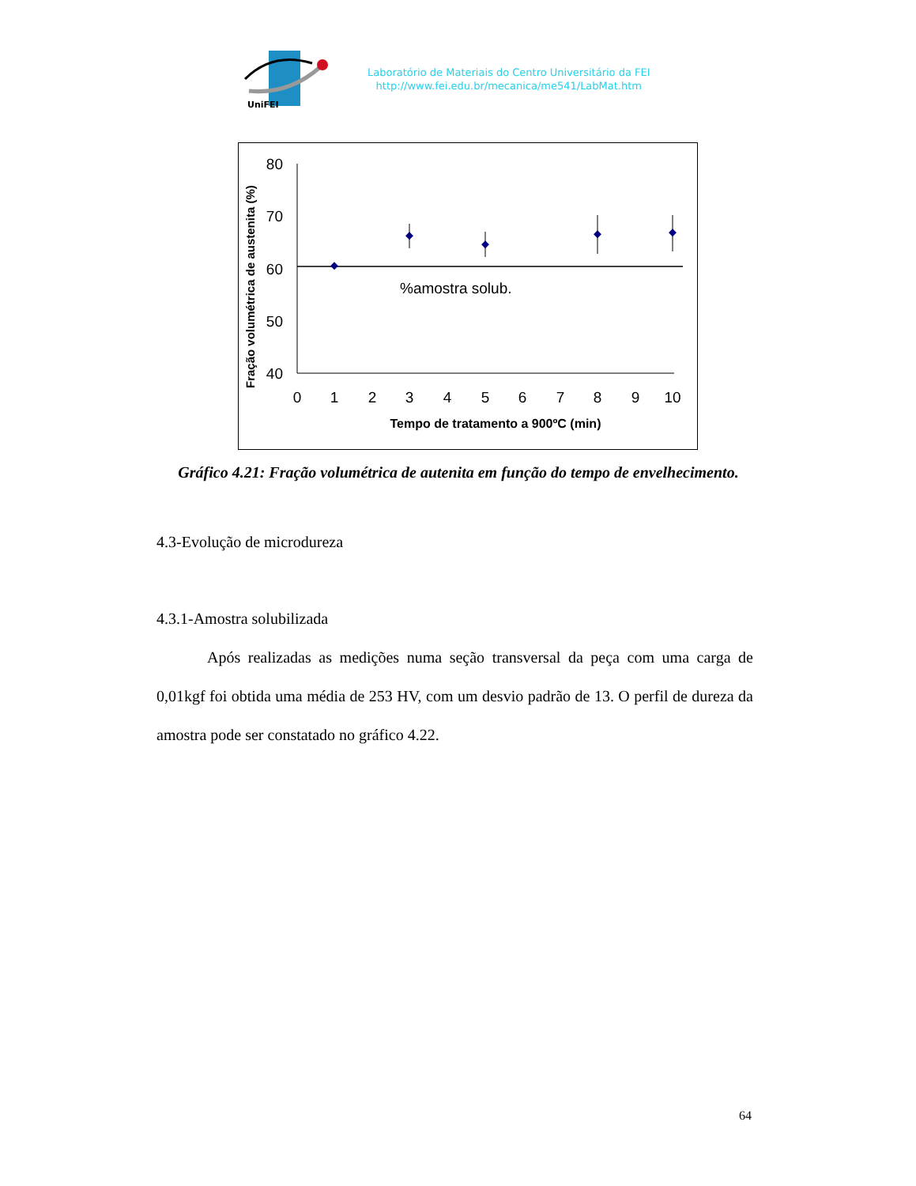UniFEI
Laboratório de Materiais do Centro Universitário da FEI
http://www.fei.edu.br/mecanica/me541/LabMat.htm
Fração volumétrica de austenita (%)
80
70
60
50
40
0
1
2
3
4
5
6
7
8
9
10
%amostra solub.
Tempo de tratamento a 900ºC (min)
Gráfico 4.21: Fração volumétrica de autenita em função do tempo de envelhecimento.
4.3-Evolução de microdureza
4.3.1-Amostra solubilizada
Após realizadas as medições numa seção transversal da peça com uma carga de 0,01kgf foi obtida uma média de 253 HV, com um desvio padrão de 13. O perfil de dureza da amostra pode ser constatado no gráfico 4.22.
64